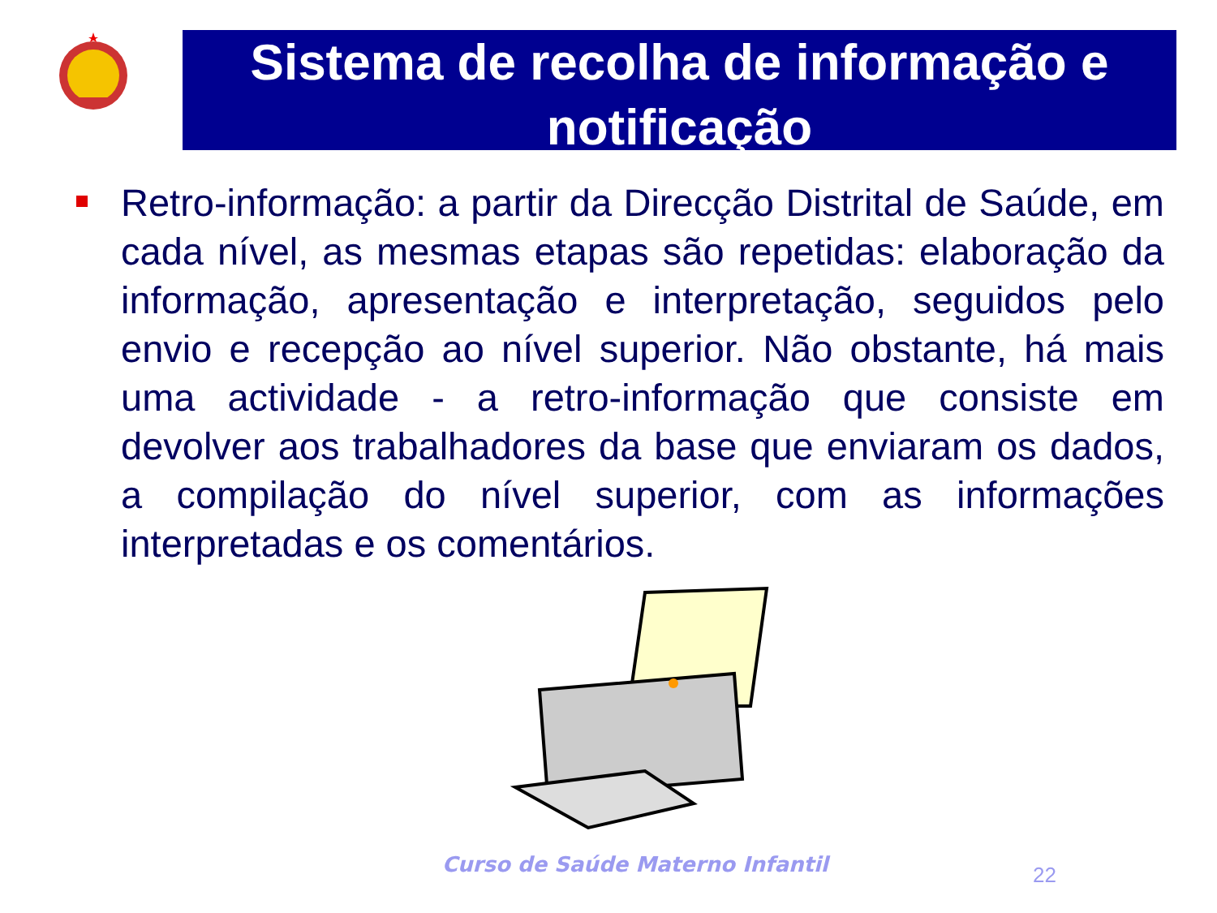Sistema de recolha de informação e notificação
Retro-informação: a partir da Direcção Distrital de Saúde, em cada nível, as mesmas etapas são repetidas: elaboração da informação, apresentação e interpretação, seguidos pelo envio e recepção ao nível superior. Não obstante, há mais uma actividade - a retro-informação que consiste em devolver aos trabalhadores da base que enviaram os dados, a compilação do nível superior, com as informações interpretadas e os comentários.
Curso de Saúde Materno Infantil
22